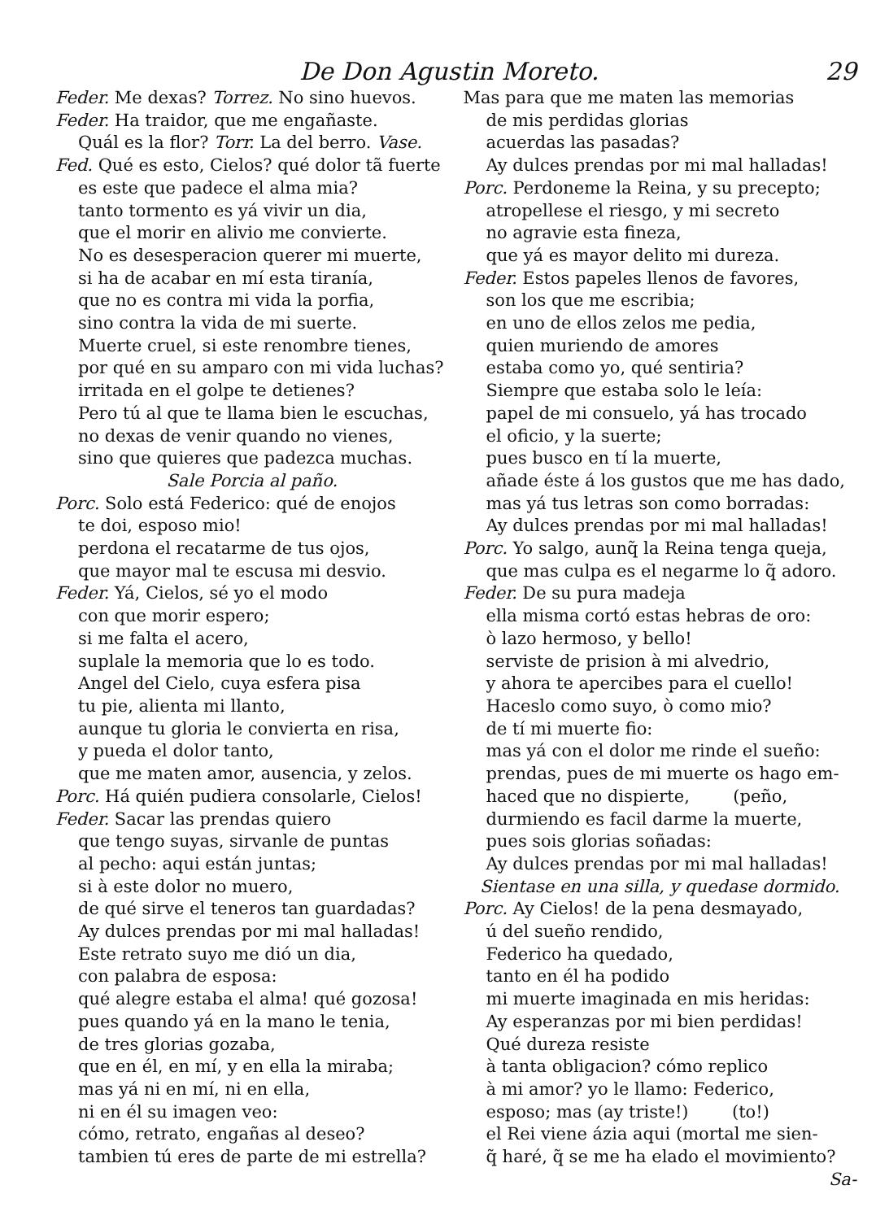De Don Agustin Moreto. 29
Feder. Me dexas? Torrez. No sino huevos.
Feder. Ha traidor, que me engañaste.
Quál es la flor? Torr. La del berro. Vase.
Fed. Qué es esto, Cielos? qué dolor tã fuerte
es este que padece el alma mia?
tanto tormento es yá vivir un dia,
que el morir en alivio me convierte.
No es desesperacion querer mi muerte,
si ha de acabar en mí esta tiranía,
que no es contra mi vida la porfia,
sino contra la vida de mi suerte.
Muerte cruel, si este renombre tienes,
por qué en su amparo con mi vida luchas?
irritada en el golpe te detienes?
Pero tú al que te llama bien le escuchas,
no dexas de venir quando no vienes,
sino que quieres que padezca muchas.
Sale Porcia al paño.
Porc. Solo está Federico: qué de enojos
te doi, esposo mio!
perdona el recatarme de tus ojos,
que mayor mal te escusa mi desvio.
Feder. Yá, Cielos, sé yo el modo
con que morir espero;
si me falta el acero,
suplale la memoria que lo es todo.
Angel del Cielo, cuya esfera pisa
tu pie, alienta mi llanto,
aunque tu gloria le convierta en risa,
y pueda el dolor tanto,
que me maten amor, ausencia, y zelos.
Porc. Há quién pudiera consolarle, Cielos!
Feder. Sacar las prendas quiero
que tengo suyas, sirvanle de puntas
al pecho: aqui están juntas;
si à este dolor no muero,
de qué sirve el teneros tan guardadas?
Ay dulces prendas por mi mal halladas!
Este retrato suyo me dió un dia,
con palabra de esposa:
qué alegre estaba el alma! qué gozosa!
pues quando yá en la mano le tenia,
de tres glorias gozaba,
que en él, en mí, y en ella la miraba;
mas yá ni en mí, ni en ella,
ni en él su imagen veo:
cómo, retrato, engañas al deseo?
tambien tú eres de parte de mi estrella?
Mas para que me maten las memorias
de mis perdidas glorias
acuerdas las pasadas?
Ay dulces prendas por mi mal halladas!
Porc. Perdoneme la Reina, y su precepto;
atropellese el riesgo, y mi secreto
no agravie esta fineza,
que yá es mayor delito mi dureza.
Feder. Estos papeles llenos de favores,
son los que me escribia;
en uno de ellos zelos me pedia,
quien muriendo de amores
estaba como yo, qué sentiria?
Siempre que estaba solo le leía:
papel de mi consuelo, yá has trocado
el oficio, y la suerte;
pues busco en tí la muerte,
añade éste á los gustos que me has dado,
mas yá tus letras son como borradas:
Ay dulces prendas por mi mal halladas!
Porc. Yo salgo, aunq̃ la Reina tenga queja,
que mas culpa es el negarme lo q̃ adoro.
Feder. De su pura madeja
ella misma cortó estas hebras de oro:
ò lazo hermoso, y bello!
serviste de prision à mi alvedrio,
y ahora te apercibes para el cuello!
Haceslo como suyo, ò como mio?
de tí mi muerte fio:
mas yá con el dolor me rinde el sueño:
prendas, pues de mi muerte os hago em-
haced que no dispierte, (peño,
durmiendo es facil darme la muerte,
pues sois glorias soñadas:
Ay dulces prendas por mi mal halladas!
Sientase en una silla, y quedase dormido.
Porc. Ay Cielos! de la pena desmayado,
ú del sueño rendido,
Federico ha quedado,
tanto en él ha podido
mi muerte imaginada en mis heridas:
Ay esperanzas por mi bien perdidas!
Qué dureza resiste
à tanta obligacion? cómo replico
à mi amor? yo le llamo: Federico,
esposo; mas (ay triste!) (to!)
el Rei viene ázia aqui (mortal me sien-
q̃ haré, q̃ se me ha elado el movimiento?
Sa-